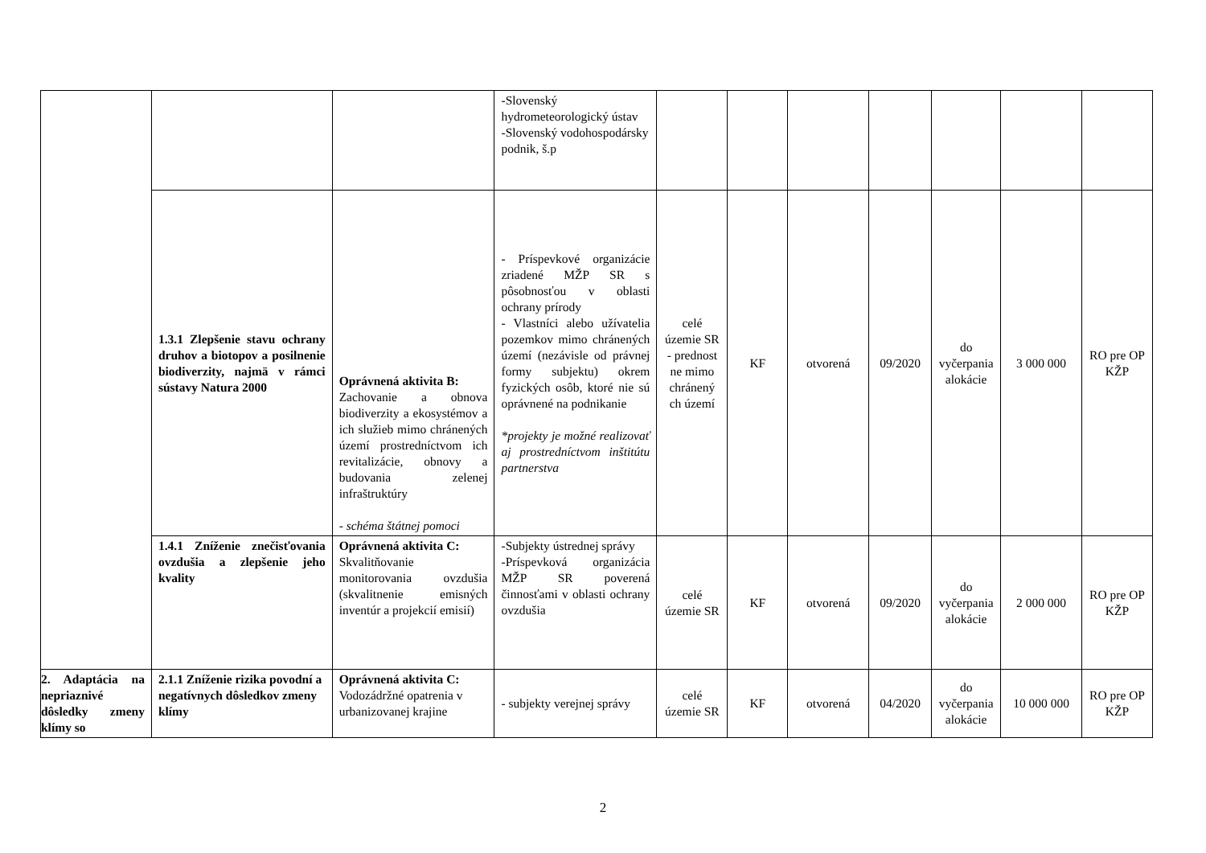| | | | -Slovenský hydrometeorologický ústav -Slovenský vodohospodársky podnik, š.p | | | | | | | |
| | 1.3.1 Zlepšenie stavu ochrany druhov a biotopov a posilnenie biodiverzity, najmä v rámci sústavy Natura 2000 | Oprávnená aktivita B: Zachovanie a obnova biodiverzity a ekosystémov a ich služieb mimo chránených území prostredníctvom ich revitalizácie, obnovy a budovania zelenej infraštruktúry - schéma štátnej pomoci | - Príspevkové organizácie zriadené MŽP SR s pôsobnosťou v oblasti ochrany prírody - Vlastníci alebo užívatelia pozemkov mimo chránených území (nezávisle od právnej formy subjektu) okrem fyzických osôb, ktoré nie sú oprávnené na podnikanie *projekty je možné realizovať aj prostredníctvom inštitútu partnerstva | celé územie SR - prednost ne mimo chránený ch území | KF | otvorená | 09/2020 | do vyčerpania alokácie | 3 000 000 | RO pre OP KŽP |
| | 1.4.1 Zníženie znečisťovania ovzdušia a zlepšenie jeho kvality | Oprávnená aktivita C: Skvalitňovanie monitorovania ovzdušia (skvalitnenie emisných inventúr a projekcií emisií) | -Subjekty ústrednej správy -Príspevková organizácia MŽP SR poverená činnosťami v oblasti ochrany ovzdušia | celé územie SR | KF | otvorená | 09/2020 | do vyčerpania alokácie | 2 000 000 | RO pre OP KŽP |
| 2. Adaptácia na nepriaznivé dôsledky zmeny klímy so | 2.1.1 Zníženie rizika povodní a negatívnych dôsledkov zmeny klímy | Oprávnená aktivita C: Vodozádržné opatrenia v urbanizovanej krajine | - subjekty verejnej správy | celé územie SR | KF | otvorená | 04/2020 | do vyčerpania alokácie | 10 000 000 | RO pre OP KŽP |
2